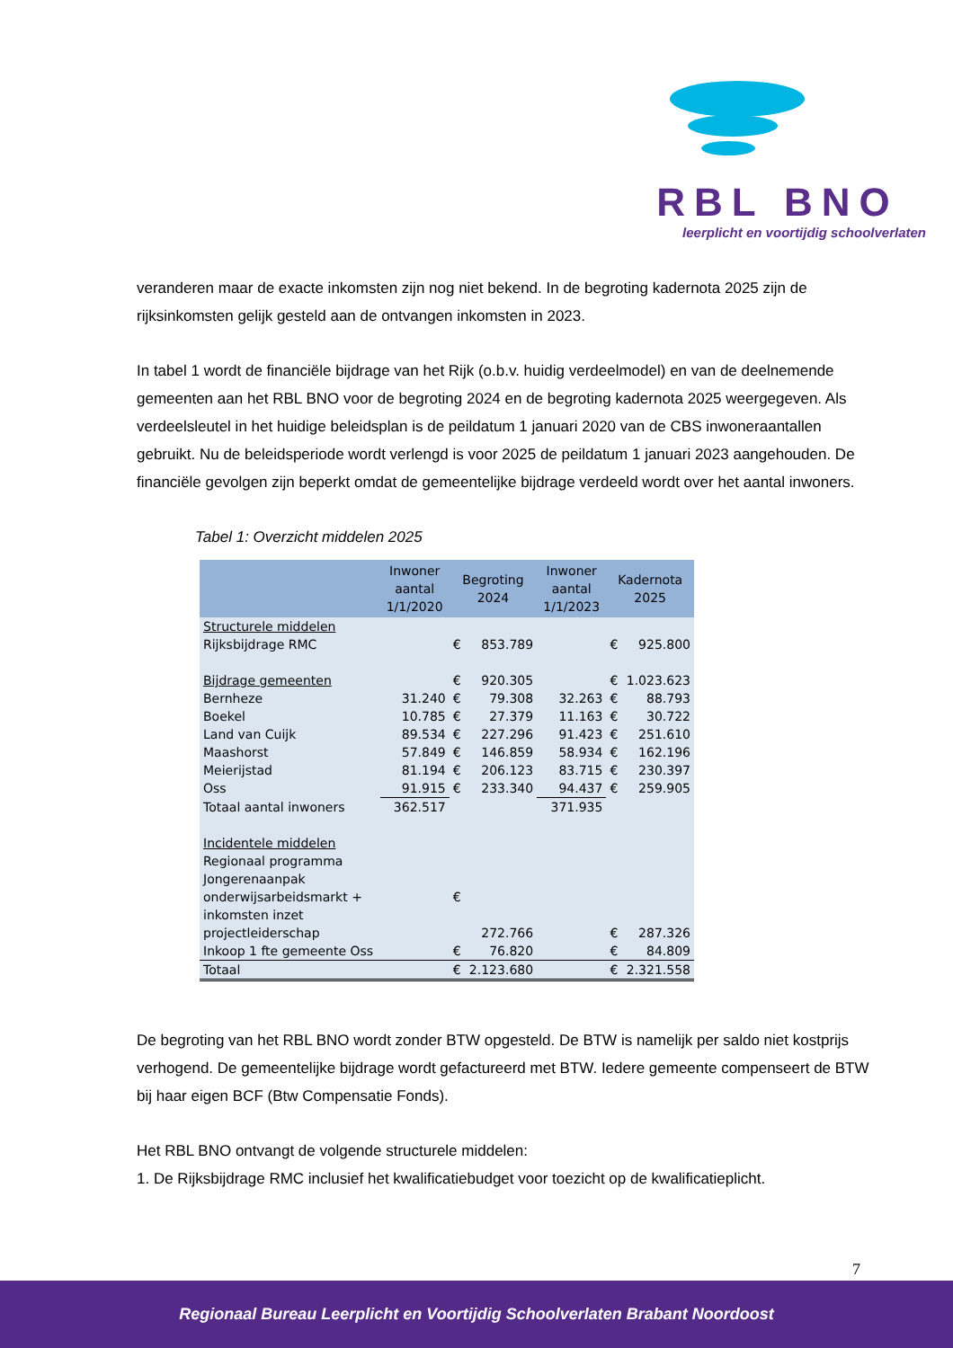RBL BNO
leerplicht en voortijdig schoolverlaten
veranderen maar de exacte inkomsten zijn nog niet bekend. In de begroting kadernota 2025 zijn de rijksinkomsten gelijk gesteld aan de ontvangen inkomsten in 2023.
In tabel 1 wordt de financiële bijdrage van het Rijk (o.b.v. huidig verdeelmodel) en van de deelnemende gemeenten aan het RBL BNO voor de begroting 2024 en de begroting kadernota 2025 weergegeven. Als verdeelsleutel in het huidige beleidsplan is de peildatum 1 januari 2020 van de CBS inwoneraantallen gebruikt. Nu de beleidsperiode wordt verlengd is voor 2025 de peildatum 1 januari 2023 aangehouden. De financiële gevolgen zijn beperkt omdat de gemeentelijke bijdrage verdeeld wordt over het aantal inwoners.
Tabel 1: Overzicht middelen 2025
| | Inwoner aantal 1/1/2020 | Begroting 2024 | | Inwoner aantal 1/1/2023 | Kadernota 2025 | |
| --- | --- | --- | --- | --- | --- | --- |
| Structurele middelen | | | | | | |
| Rijksbijdrage RMC | | € | 853.789 | | € | 925.800 |
| Bijdrage gemeenten | | € | 920.305 | | € | 1.023.623 |
| Bernheze | 31.240 | € | 79.308 | 32.263 | € | 88.793 |
| Boekel | 10.785 | € | 27.379 | 11.163 | € | 30.722 |
| Land van Cuijk | 89.534 | € | 227.296 | 91.423 | € | 251.610 |
| Maashorst | 57.849 | € | 146.859 | 58.934 | € | 162.196 |
| Meierijstad | 81.194 | € | 206.123 | 83.715 | € | 230.397 |
| Oss | 91.915 | € | 233.340 | 94.437 | € | 259.905 |
| Totaal aantal inwoners | 362.517 | | | 371.935 | | |
| Incidentele middelen | | | | | | |
| Regionaal programma Jongerenaanpak onderwijsarbeidsmarkt + inkomsten inzet projectleiderschap | | € | 272.766 | | € | 287.326 |
| Inkoop 1 fte gemeente Oss | | € | 76.820 | | € | 84.809 |
| Totaal | | € | 2.123.680 | | € | 2.321.558 |
De begroting van het RBL BNO wordt zonder BTW opgesteld. De BTW is namelijk per saldo niet kostprijs verhogend. De gemeentelijke bijdrage wordt gefactureerd met BTW. Iedere gemeente compenseert de BTW bij haar eigen BCF (Btw Compensatie Fonds).
Het RBL BNO ontvangt de volgende structurele middelen:
1. De Rijksbijdrage RMC inclusief het kwalificatiebudget voor toezicht op de kwalificatieplicht.
7
Regionaal Bureau Leerplicht en Voortijdig Schoolverlaten Brabant Noordoost